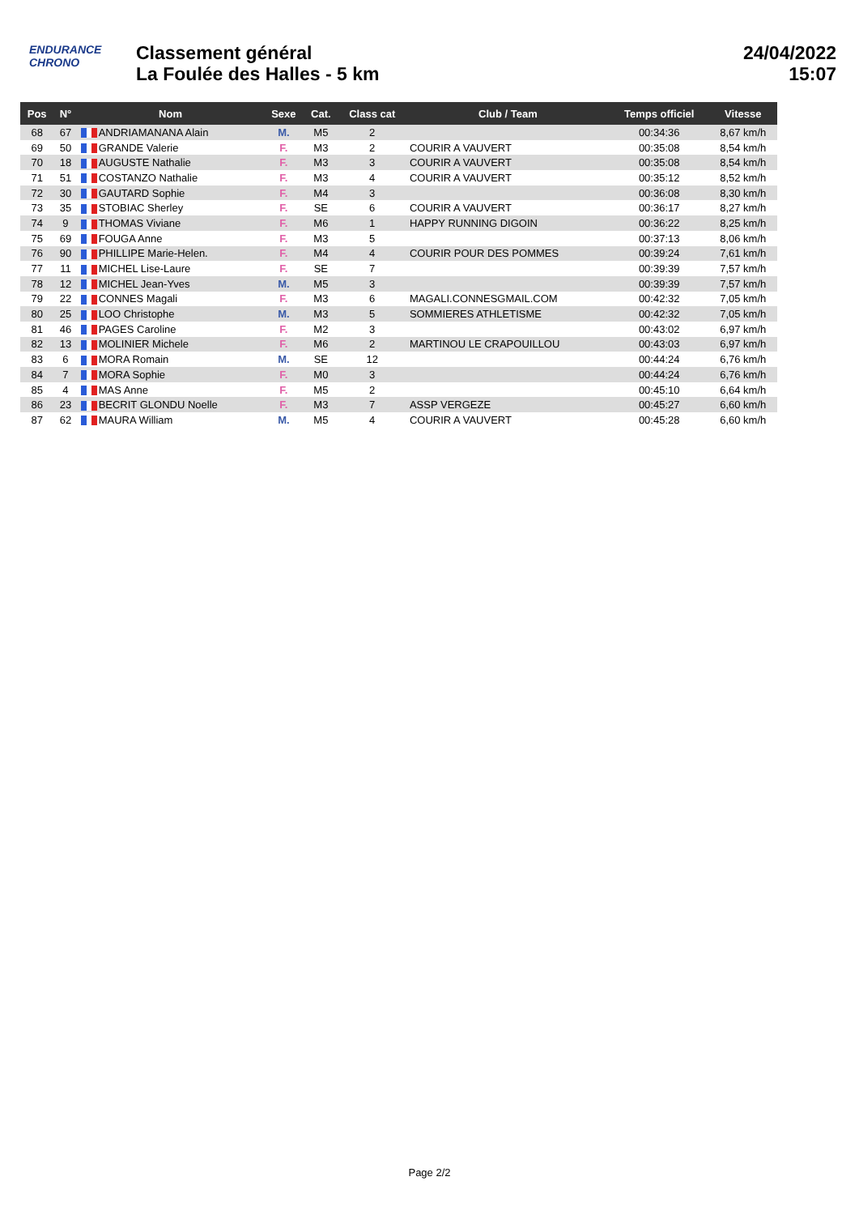ENDURANCE
CHRONO
Classement général
La Foulée des Halles - 5 km
24/04/2022
15:07
| Pos | N° | Nom | Sexe | Cat. | Class cat | Club / Team | Temps officiel | Vitesse |
| --- | --- | --- | --- | --- | --- | --- | --- | --- |
| 68 | 67 | ANDRIAMANANA Alain | M. | M5 | 2 | | 00:34:36 | 8,67 km/h |
| 69 | 50 | GRANDE Valerie | F. | M3 | 2 | COURIR A VAUVERT | 00:35:08 | 8,54 km/h |
| 70 | 18 | AUGUSTE Nathalie | F. | M3 | 3 | COURIR A VAUVERT | 00:35:08 | 8,54 km/h |
| 71 | 51 | COSTANZO Nathalie | F. | M3 | 4 | COURIR A VAUVERT | 00:35:12 | 8,52 km/h |
| 72 | 30 | GAUTARD Sophie | F. | M4 | 3 | | 00:36:08 | 8,30 km/h |
| 73 | 35 | STOBIAC Sherley | F. | SE | 6 | COURIR A VAUVERT | 00:36:17 | 8,27 km/h |
| 74 | 9 | THOMAS Viviane | F. | M6 | 1 | HAPPY RUNNING DIGOIN | 00:36:22 | 8,25 km/h |
| 75 | 69 | FOUGA Anne | F. | M3 | 5 | | 00:37:13 | 8,06 km/h |
| 76 | 90 | PHILLIPE Marie-Helen. | F. | M4 | 4 | COURIR POUR DES POMMES | 00:39:24 | 7,61 km/h |
| 77 | 11 | MICHEL Lise-Laure | F. | SE | 7 | | 00:39:39 | 7,57 km/h |
| 78 | 12 | MICHEL Jean-Yves | M. | M5 | 3 | | 00:39:39 | 7,57 km/h |
| 79 | 22 | CONNES Magali | F. | M3 | 6 | MAGALI.CONNESGMAIL.COM | 00:42:32 | 7,05 km/h |
| 80 | 25 | LOO Christophe | M. | M3 | 5 | SOMMIERES ATHLETISME | 00:42:32 | 7,05 km/h |
| 81 | 46 | PAGES Caroline | F. | M2 | 3 | | 00:43:02 | 6,97 km/h |
| 82 | 13 | MOLINIER Michele | F. | M6 | 2 | MARTINOU LE CRAPOUILLOU | 00:43:03 | 6,97 km/h |
| 83 | 6 | MORA Romain | M. | SE | 12 | | 00:44:24 | 6,76 km/h |
| 84 | 7 | MORA Sophie | F. | M0 | 3 | | 00:44:24 | 6,76 km/h |
| 85 | 4 | MAS Anne | F. | M5 | 2 | | 00:45:10 | 6,64 km/h |
| 86 | 23 | BECRIT GLONDU Noelle | F. | M3 | 7 | ASSP VERGEZE | 00:45:27 | 6,60 km/h |
| 87 | 62 | MAURA William | M. | M5 | 4 | COURIR A VAUVERT | 00:45:28 | 6,60 km/h |
Page 2/2